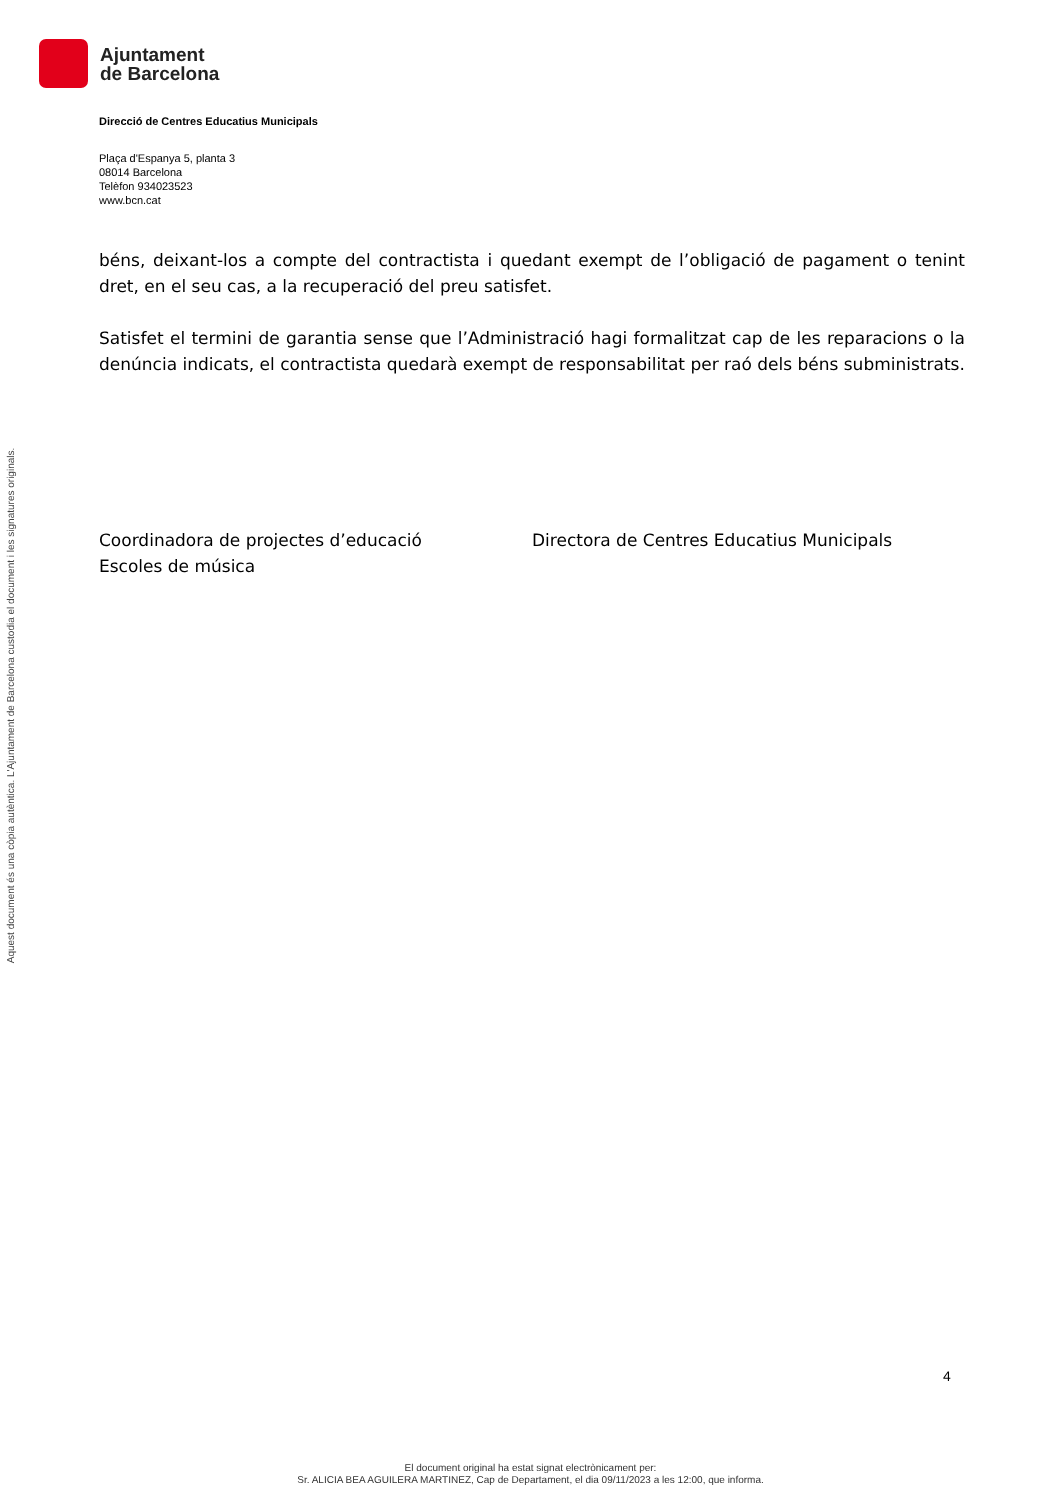Ajuntament
de Barcelona
Aquest document és una còpia autèntica. L'Ajuntament de Barcelona custodia el document i les signatures originals.
Direcció de Centres Educatius Municipals
Plaça d'Espanya 5, planta 3
08014 Barcelona
Telèfon 934023523
www.bcn.cat
béns, deixant-los a compte del contractista i quedant exempt de l’obligació de pagament o tenint dret, en el seu cas, a la recuperació del preu satisfet.
Satisfet el termini de garantia sense que l’Administració hagi formalitzat cap de les reparacions o la denúncia indicats, el contractista quedarà exempt de responsabilitat per raó dels béns subministrats.
Coordinadora de projectes d’educació
Escoles de música
Directora de Centres Educatius Municipals
4
El document original ha estat signat electrònicament per:
Sr. ALICIA BEA AGUILERA MARTINEZ, Cap de Departament, el dia 09/11/2023 a les 12:00, que informa.